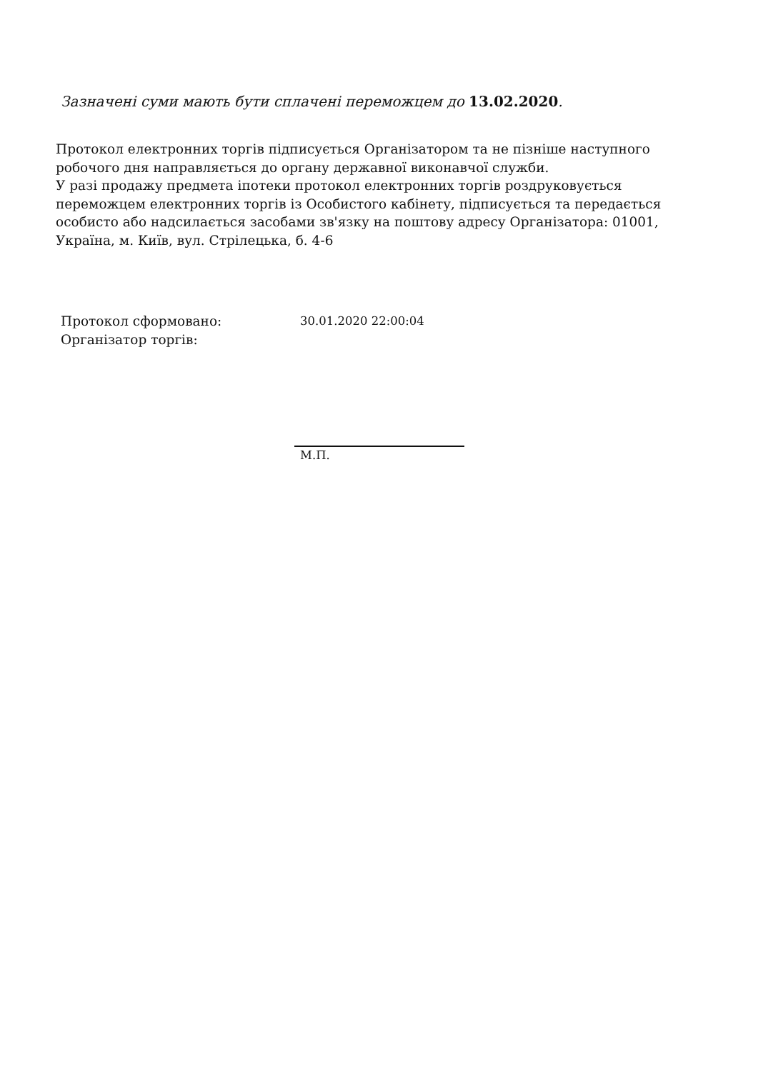Зазначені суми мають бути сплачені переможцем до 13.02.2020.
Протокол електронних торгів підписується Організатором та не пізніше наступного робочого дня направляється до органу державної виконавчої служби.
У разі продажу предмета іпотеки протокол електронних торгів роздруковується переможцем електронних торгів із Особистого кабінету, підписується та передається особисто або надсилається засобами зв'язку на поштову адресу Організатора: 01001, Україна, м. Київ, вул. Стрілецька, б. 4-6
Протокол сформовано: 30.01.2020 22:00:04
Організатор торгів:
М.П.